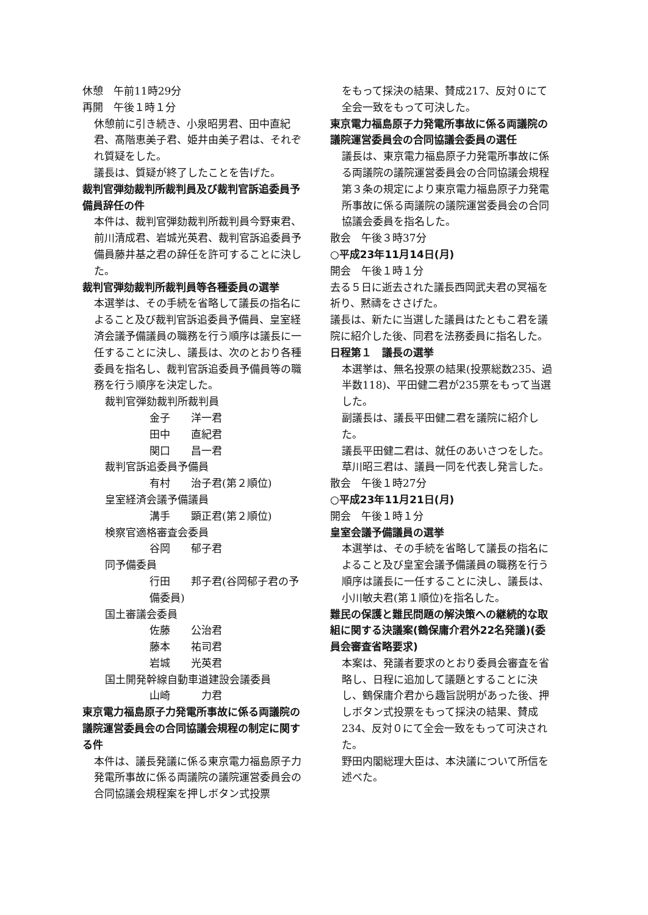休憩　午前11時29分
再開　午後１時１分
休憩前に引き続き、小泉昭男君、田中直紀君、髙階恵美子君、姫井由美子君は、それぞれ質疑をした。
議長は、質疑が終了したことを告げた。
裁判官弾劾裁判所裁判員及び裁判官訴追委員予備員辞任の件
本件は、裁判官弾劾裁判所裁判員今野東君、前川清成君、岩城光英君、裁判官訴追委員予備員藤井基之君の辞任を許可することに決した。
裁判官弾劾裁判所裁判員等各種委員の選挙
本選挙は、その手続を省略して議長の指名によること及び裁判官訴追委員予備員、皇室経済会議予備議員の職務を行う順序は議長に一任することに決し、議長は、次のとおり各種委員を指名し、裁判官訴追委員予備員等の職務を行う順序を決定した。
裁判官弾劾裁判所裁判員
金子　　洋一君
田中　　直紀君
関口　　昌一君
裁判官訴追委員予備員
有村　　治子君(第２順位)
皇室経済会議予備議員
溝手　　顕正君(第２順位)
検察官適格審査会委員
谷岡　　郁子君
同予備委員
行田　　邦子君(谷岡郁子君の予備委員)
国土審議会委員
佐藤　　公治君
藤本　　祐司君
岩城　　光英君
国土開発幹線自動車道建設会議委員
山崎　　　力君
東京電力福島原子力発電所事故に係る両議院の議院運営委員会の合同協議会規程の制定に関する件
本件は、議長発議に係る東京電力福島原子力発電所事故に係る両議院の議院運営委員会の合同協議会規程案を押しボタン式投票
をもって採決の結果、賛成217、反対０にて全会一致をもって可決した。
東京電力福島原子力発電所事故に係る両議院の議院運営委員会の合同協議会委員の選任
議長は、東京電力福島原子力発電所事故に係る両議院の議院運営委員会の合同協議会規程第３条の規定により東京電力福島原子力発電所事故に係る両議院の議院運営委員会の合同協議会委員を指名した。
散会　午後３時37分
○平成23年11月14日(月)
開会　午後１時１分
去る５日に逝去された議長西岡武夫君の冥福を祈り、黙禱をささげた。
議長は、新たに当選した議員はたともこ君を議院に紹介した後、同君を法務委員に指名した。
日程第１　議長の選挙
本選挙は、無名投票の結果(投票総数235、過半数118)、平田健二君が235票をもって当選した。
副議長は、議長平田健二君を議院に紹介した。
議長平田健二君は、就任のあいさつをした。
草川昭三君は、議員一同を代表し発言した。
散会　午後１時27分
○平成23年11月21日(月)
開会　午後１時１分
皇室会議予備議員の選挙
本選挙は、その手続を省略して議長の指名によること及び皇室会議予備議員の職務を行う順序は議長に一任することに決し、議長は、小川敏夫君(第１順位)を指名した。
難民の保護と難民問題の解決策への継続的な取組に関する決議案(鶴保庸介君外22名発議)(委員会審査省略要求)
本案は、発議者要求のとおり委員会審査を省略し、日程に追加して議題とすることに決し、鶴保庸介君から趣旨説明があった後、押しボタン式投票をもって採決の結果、賛成234、反対０にて全会一致をもって可決された。
野田内閣総理大臣は、本決議について所信を述べた。